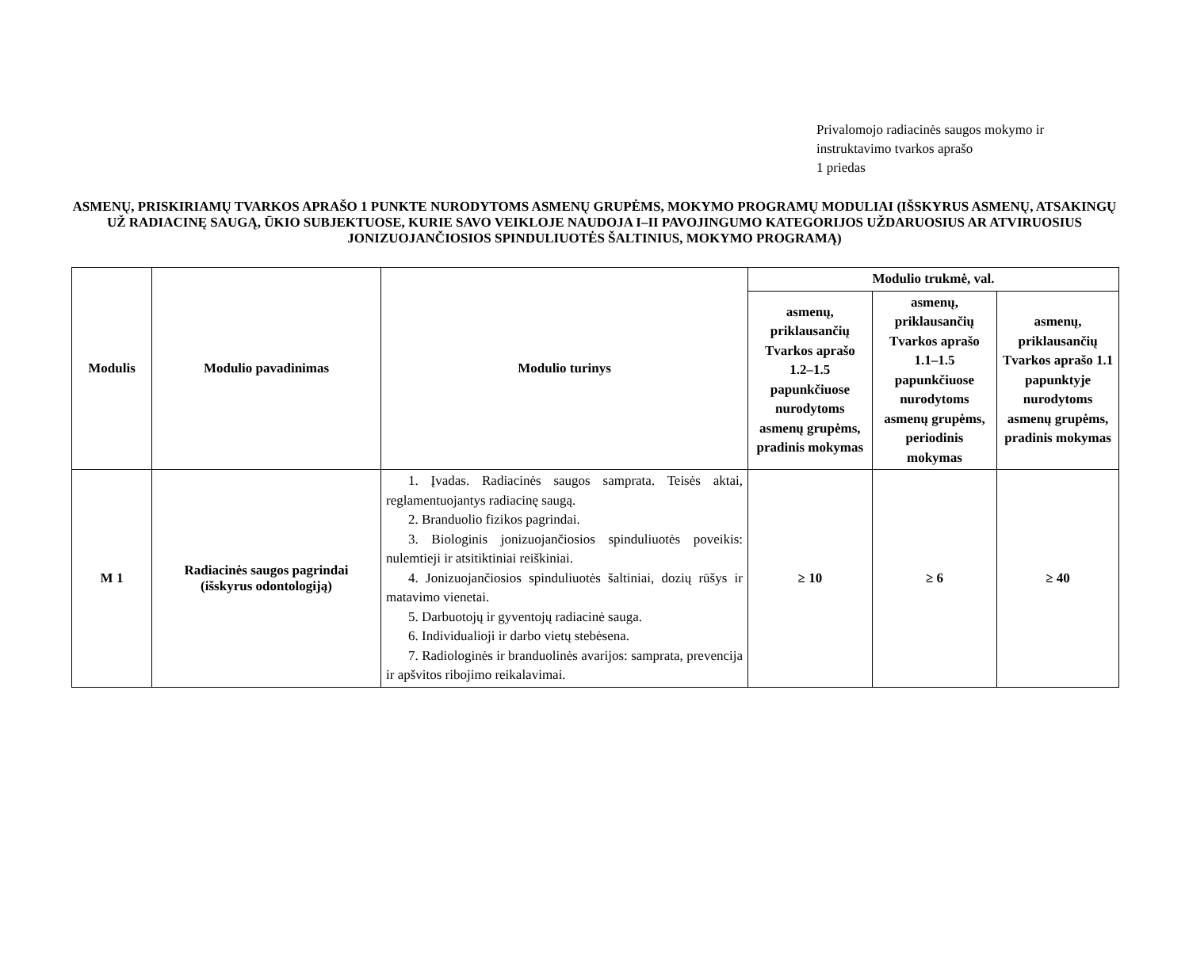Privalomojo radiacinės saugos mokymo ir
instruktavimo tvarkos aprašo
1 priedas
ASMENŲ, PRISKIRIAMŲ TVARKOS APRAŠO 1 PUNKTE NURODYTOMS ASMENŲ GRUPĖMS, MOKYMO PROGRAMŲ MODULIAI (IŠSKYRUS ASMENŲ, ATSAKINGŲ UŽ RADIACINĘ SAUGĄ, ŪKIO SUBJEKTUOSE, KURIE SAVO VEIKLOJE NAUDOJA I–II PAVOJINGUMO KATEGORIJOS UŽDARUOSIUS AR ATVIRUOSIUS JONIZUOJANČIOSIOS SPINDULIUOTĖS ŠALTINIUS, MOKYMO PROGRAMĄ)
| Modulis | Modulio pavadinimas | Modulio turinys | Modulio trukmė, val. | | |
| --- | --- | --- | --- | --- | --- |
| | | | asmenų, priklausančių Tvarkos aprašo 1.2–1.5 papunkčiuose nurodytoms asmenų grupėms, pradinis mokymas | asmenų, priklausančių Tvarkos aprašo 1.1–1.5 papunkčiuose nurodytoms asmenų grupėms, periodinis mokymas | asmenų, priklausančių Tvarkos aprašo 1.1 papunktyje nurodytoms asmenų grupėms, pradinis mokymas |
| M 1 | Radiacinės saugos pagrindai (išskyrus odontologiją) | 1. Įvadas. Radiacinės saugos samprata. Teisės aktai, reglamentuojantys radiacinę saugą. 2. Branduolio fizikos pagrindai. 3. Biologinis jonizuojančiosios spinduliuotės poveikis: nulemtieji ir atsitiktiniai reiškiniai. 4. Jonizuojančiosios spinduliuotės šaltiniai, dozių rūšys ir matavimo vienetai. 5. Darbuotojų ir gyventojų radiacinė sauga. 6. Individualioji ir darbo vietų stebėsena. 7. Radiologinės ir branduolinės avarijos: samprata, prevencija ir apšvitos ribojimo reikalavimai. | ≥ 10 | ≥ 6 | ≥ 40 |